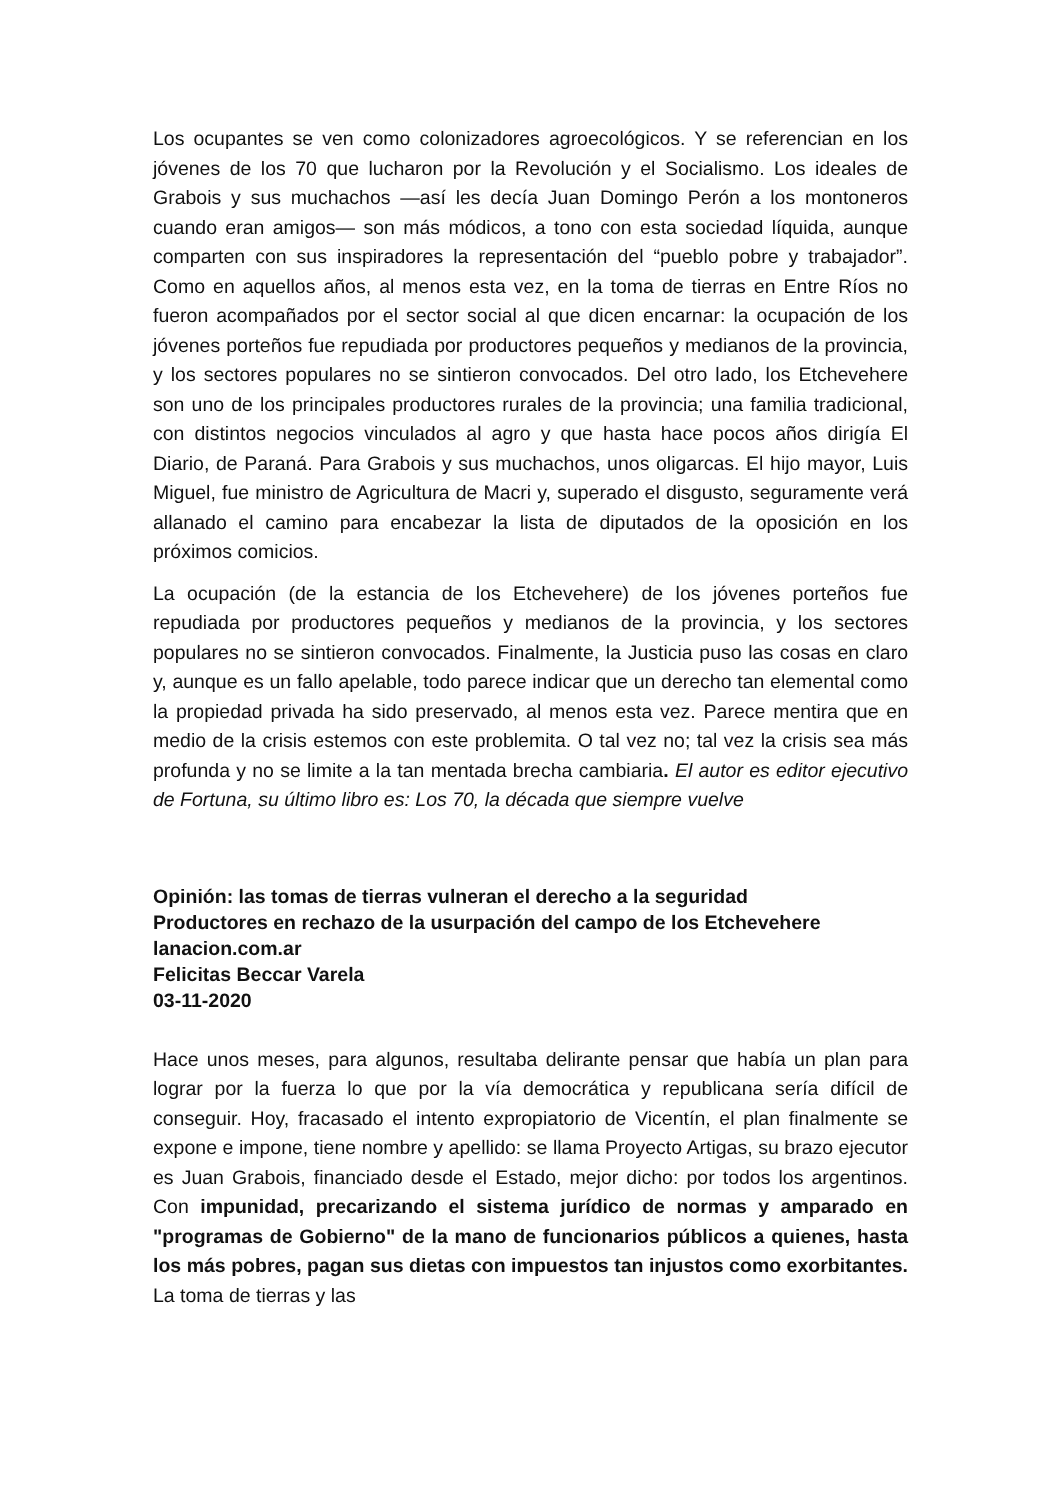Los ocupantes se ven como colonizadores agroecológicos. Y se referencian en los jóvenes de los 70 que lucharon por la Revolución y el Socialismo. Los ideales de Grabois y sus muchachos —así les decía Juan Domingo Perón a los montoneros cuando eran amigos— son más módicos, a tono con esta sociedad líquida, aunque comparten con sus inspiradores la representación del “pueblo pobre y trabajador”. Como en aquellos años, al menos esta vez, en la toma de tierras en Entre Ríos no fueron acompañados por el sector social al que dicen encarnar: la ocupación de los jóvenes porteños fue repudiada por productores pequeños y medianos de la provincia, y los sectores populares no se sintieron convocados. Del otro lado, los Etchevehere son uno de los principales productores rurales de la provincia; una familia tradicional, con distintos negocios vinculados al agro y que hasta hace pocos años dirigía El Diario, de Paraná. Para Grabois y sus muchachos, unos oligarcas. El hijo mayor, Luis Miguel, fue ministro de Agricultura de Macri y, superado el disgusto, seguramente verá allanado el camino para encabezar la lista de diputados de la oposición en los próximos comicios.
La ocupación (de la estancia de los Etchevehere) de los jóvenes porteños fue repudiada por productores pequeños y medianos de la provincia, y los sectores populares no se sintieron convocados. Finalmente, la Justicia puso las cosas en claro y, aunque es un fallo apelable, todo parece indicar que un derecho tan elemental como la propiedad privada ha sido preservado, al menos esta vez. Parece mentira que en medio de la crisis estemos con este problemita. O tal vez no; tal vez la crisis sea más profunda y no se limite a la tan mentada brecha cambiaria. El autor es editor ejecutivo de Fortuna, su último libro es: Los 70, la década que siempre vuelve
Opinión: las tomas de tierras vulneran el derecho a la seguridad
Productores en rechazo de la usurpación del campo de los Etchevehere
lanacion.com.ar
Felicitas Beccar Varela
03-11-2020
Hace unos meses, para algunos, resultaba delirante pensar que había un plan para lograr por la fuerza lo que por la vía democrática y republicana sería difícil de conseguir. Hoy, fracasado el intento expropiatorio de Vicentín, el plan finalmente se expone e impone, tiene nombre y apellido: se llama Proyecto Artigas, su brazo ejecutor es Juan Grabois, financiado desde el Estado, mejor dicho: por todos los argentinos. Con impunidad, precarizando el sistema jurídico de normas y amparado en "programas de Gobierno" de la mano de funcionarios públicos a quienes, hasta los más pobres, pagan sus dietas con impuestos tan injustos como exorbitantes. La toma de tierras y las